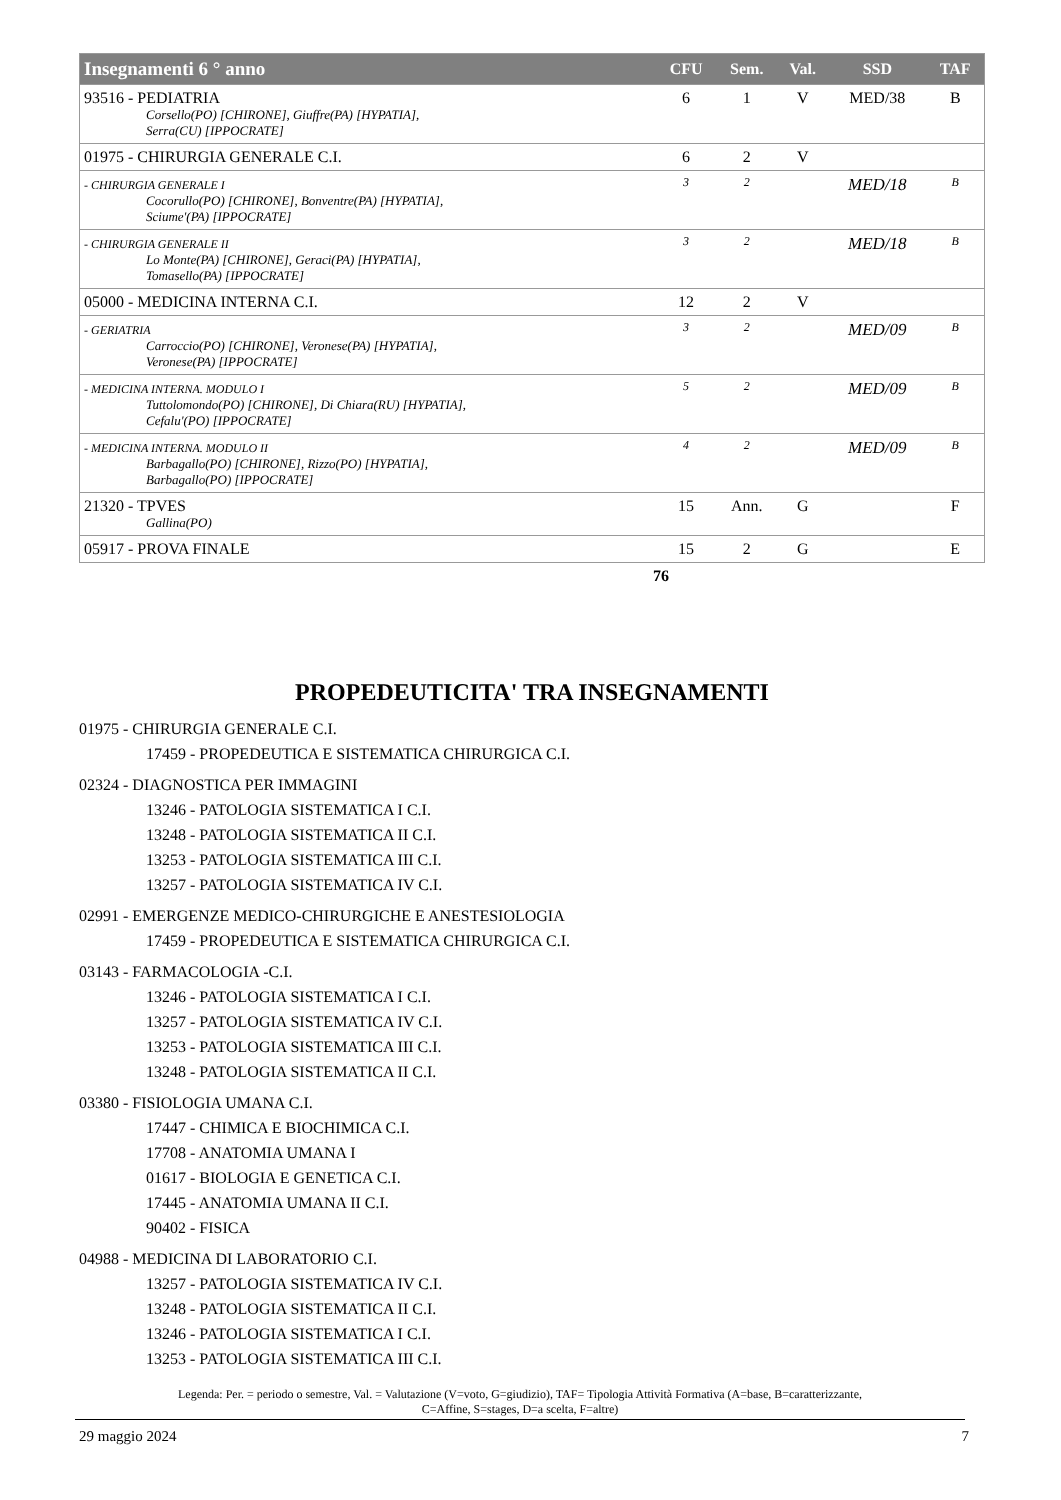| Insegnamenti 6 ° anno | CFU | Sem. | Val. | SSD | TAF |
| --- | --- | --- | --- | --- | --- |
| 93516 - PEDIATRIA Corsello(PO) [CHIRONE], Giuffre(PA) [HYPATIA], Serra(CU) [IPPOCRATE] | 6 | 1 | V | MED/38 | B |
| 01975 - CHIRURGIA GENERALE C.I. | 6 | 2 | V | | |
| - CHIRURGIA GENERALE I Cocorullo(PO) [CHIRONE], Bonventre(PA) [HYPATIA], Sciume'(PA) [IPPOCRATE] | 3 | 2 | | MED/18 | B |
| - CHIRURGIA GENERALE II Lo Monte(PA) [CHIRONE], Geraci(PA) [HYPATIA], Tomasello(PA) [IPPOCRATE] | 3 | 2 | | MED/18 | B |
| 05000 - MEDICINA INTERNA C.I. | 12 | 2 | V | | |
| - GERIATRIA Carroccio(PO) [CHIRONE], Veronese(PA) [HYPATIA], Veronese(PA) [IPPOCRATE] | 3 | 2 | | MED/09 | B |
| - MEDICINA INTERNA. MODULO I Tuttolomondo(PO) [CHIRONE], Di Chiara(RU) [HYPATIA], Cefalu'(PO) [IPPOCRATE] | 5 | 2 | | MED/09 | B |
| - MEDICINA INTERNA. MODULO II Barbagallo(PO) [CHIRONE], Rizzo(PO) [HYPATIA], Barbagallo(PO) [IPPOCRATE] | 4 | 2 | | MED/09 | B |
| 21320 - TPVES Gallina(PO) | 15 | Ann. | G | | F |
| 05917 - PROVA FINALE | 15 | 2 | G | | E |
| | 76 | |
PROPEDEUTICITA' TRA INSEGNAMENTI
01975 - CHIRURGIA GENERALE C.I.
17459 - PROPEDEUTICA E SISTEMATICA CHIRURGICA C.I.
02324 - DIAGNOSTICA PER IMMAGINI
13246 - PATOLOGIA SISTEMATICA I C.I.
13248 - PATOLOGIA SISTEMATICA II C.I.
13253 - PATOLOGIA SISTEMATICA III C.I.
13257 - PATOLOGIA SISTEMATICA IV C.I.
02991 - EMERGENZE MEDICO-CHIRURGICHE E ANESTESIOLOGIA
17459 - PROPEDEUTICA E SISTEMATICA CHIRURGICA C.I.
03143 - FARMACOLOGIA -C.I.
13246 - PATOLOGIA SISTEMATICA I C.I.
13257 - PATOLOGIA SISTEMATICA IV C.I.
13253 - PATOLOGIA SISTEMATICA III C.I.
13248 - PATOLOGIA SISTEMATICA II C.I.
03380 - FISIOLOGIA UMANA C.I.
17447 - CHIMICA E BIOCHIMICA C.I.
17708 - ANATOMIA UMANA I
01617 - BIOLOGIA E GENETICA C.I.
17445 - ANATOMIA UMANA II C.I.
90402 - FISICA
04988 - MEDICINA DI LABORATORIO C.I.
13257 - PATOLOGIA SISTEMATICA IV C.I.
13248 - PATOLOGIA SISTEMATICA II C.I.
13246 - PATOLOGIA SISTEMATICA I C.I.
13253 - PATOLOGIA SISTEMATICA III C.I.
Legenda: Per. = periodo o semestre, Val. = Valutazione (V=voto, G=giudizio), TAF= Tipologia Attività Formativa (A=base, B=caratterizzante,
C=Affine, S=stages, D=a scelta, F=altre)
29 maggio 2024 7